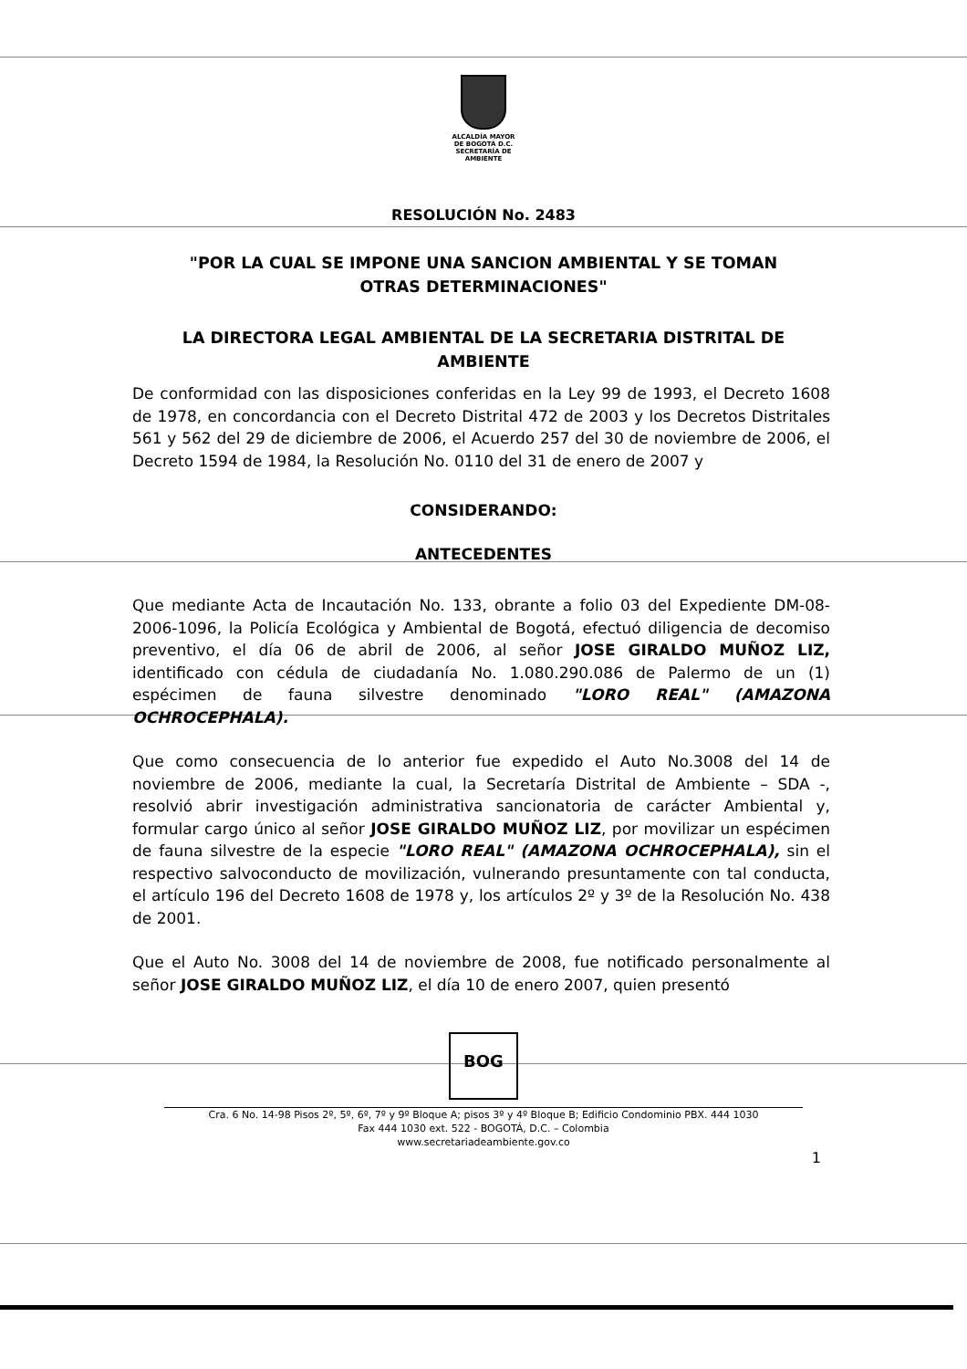ALCALDÍA MAYOR
DE BOGOTÁ D.C.
SECRETARÍA DE AMBIENTE
RESOLUCIÓN No. 2483
"POR LA CUAL SE IMPONE UNA SANCION AMBIENTAL Y SE TOMAN
OTRAS DETERMINACIONES"
LA DIRECTORA LEGAL AMBIENTAL DE LA SECRETARIA DISTRITAL DE
AMBIENTE
De conformidad con las disposiciones conferidas en la Ley 99 de 1993, el Decreto 1608 de 1978, en concordancia con el Decreto Distrital 472 de 2003 y los Decretos Distritales 561 y 562 del 29 de diciembre de 2006, el Acuerdo 257 del 30 de noviembre de 2006, el Decreto 1594 de 1984, la Resolución No. 0110 del 31 de enero de 2007 y
CONSIDERANDO:
ANTECEDENTES
Que mediante Acta de Incautación No. 133, obrante a folio 03 del Expediente DM-08-2006-1096, la Policía Ecológica y Ambiental de Bogotá, efectuó diligencia de decomiso preventivo, el día 06 de abril de 2006, al señor JOSE GIRALDO MUÑOZ LIZ, identificado con cédula de ciudadanía No. 1.080.290.086 de Palermo de un (1) espécimen de fauna silvestre denominado "LORO REAL" (AMAZONA OCHROCEPHALA).
Que como consecuencia de lo anterior fue expedido el Auto No.3008 del 14 de noviembre de 2006, mediante la cual, la Secretaría Distrital de Ambiente – SDA -, resolvió abrir investigación administrativa sancionatoria de carácter Ambiental y, formular cargo único al señor JOSE GIRALDO MUÑOZ LIZ, por movilizar un espécimen de fauna silvestre de la especie "LORO REAL" (AMAZONA OCHROCEPHALA), sin el respectivo salvoconducto de movilización, vulnerando presuntamente con tal conducta, el artículo 196 del Decreto 1608 de 1978 y, los artículos 2º y 3º de la Resolución No. 438 de 2001.
Que el Auto No. 3008 del 14 de noviembre de 2008, fue notificado personalmente al señor JOSE GIRALDO MUÑOZ LIZ, el día 10 de enero 2007, quien presentó
BOG
Cra. 6 No. 14-98 Pisos 2º, 5º, 6º, 7º y 9º Bloque A; pisos 3º y 4º Bloque B; Edificio Condominio PBX. 444 1030
Fax 444 1030 ext. 522 - BOGOTÁ, D.C. – Colombia
www.secretariadeambiente.gov.co
1